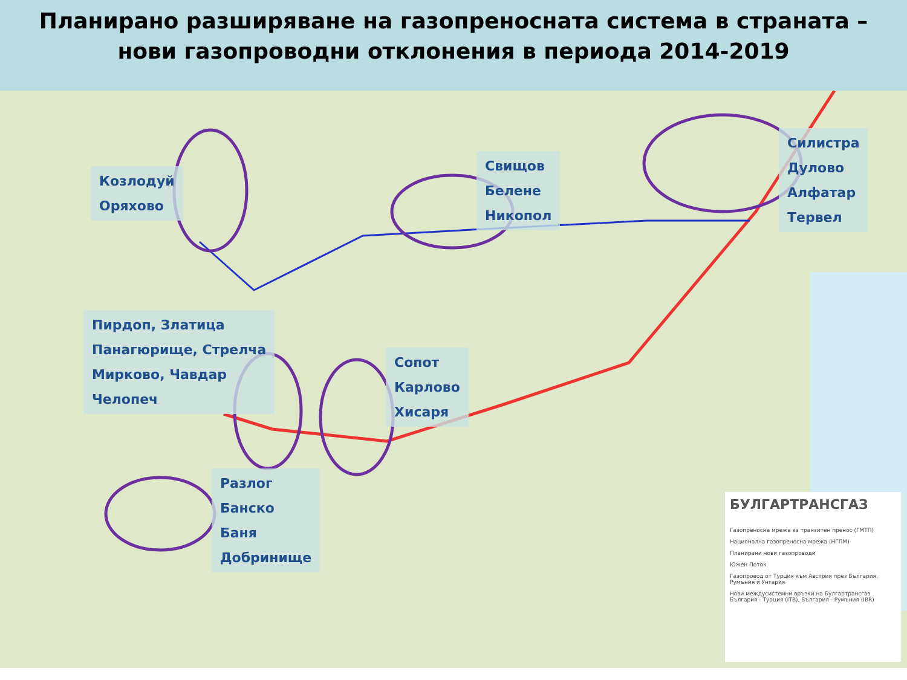Планирано разширяване на газопреносната система в страната –
нови газопроводни отклонения в периода 2014-2019
Козлодуй
Оряхово
Свищов
Белене
Никопол
Силистра
Дулово
Алфатар
Тервел
Пирдоп, Златица
Панагюрище, Стрелча
Мирково, Чавдар
Челопеч
Сопот
Карлово
Хисаря
Разлог
Банско
Баня
Добринище
БУЛГАРТРАНСГАЗ
Газопреносна мрежа за транзитен пренос (ГМТП)
Национална газопреносна мрежа (НГПМ)
Планирани нови газопроводи
Южен Поток
Газопровод от Турция към Австрия през България, Румъния и Унгария
Нови междусистемни връзки на Булгартрансгаз България - Турция (ITB), България - Румъния (IBR)